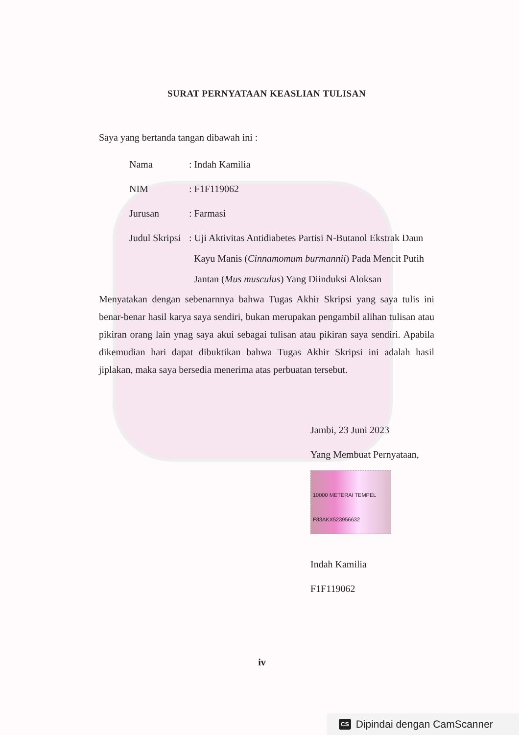SURAT PERNYATAAN KEASLIAN TULISAN
Saya yang bertanda tangan dibawah ini :
Nama: Indah Kamilia
NIM: F1F119062
Jurusan: Farmasi
Judul Skripsi: Uji Aktivitas Antidiabetes Partisi N-Butanol Ekstrak Daun
Kayu Manis (Cinnamomum burmannii) Pada Mencit Putih
Jantan (Mus musculus) Yang Diinduksi Aloksan
Menyatakan dengan sebenarnnya bahwa Tugas Akhir Skripsi yang saya tulis ini benar-benar hasil karya saya sendiri, bukan merupakan pengambil alihan tulisan atau pikiran orang lain ynag saya akui sebagai tulisan atau pikiran saya sendiri. Apabila dikemudian hari dapat dibuktikan bahwa Tugas Akhir Skripsi ini adalah hasil jiplakan, maka saya bersedia menerima atas perbuatan tersebut.
Jambi, 23 Juni 2023
Yang Membuat Pernyataan,
10000 METERAI TEMPEL F83AKX523956632
Indah Kamilia
F1F119062
iv
CS Dipindai dengan CamScanner